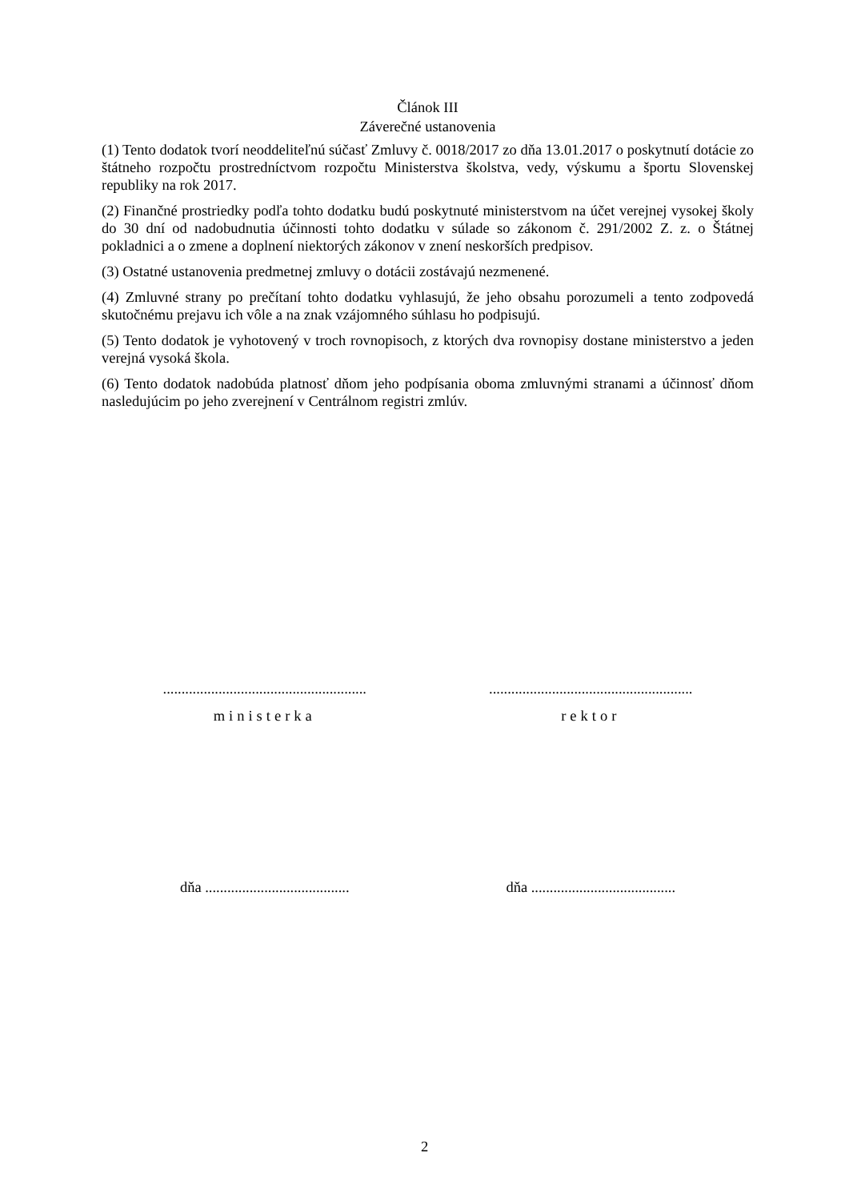Článok III
Záverečné ustanovenia
(1) Tento dodatok tvorí neoddeliteľnú súčasť Zmluvy č. 0018/2017 zo dňa 13.01.2017 o poskytnutí dotácie zo štátneho rozpočtu prostredníctvom rozpočtu Ministerstva školstva, vedy, výskumu a športu Slovenskej republiky na rok 2017.
(2) Finančné prostriedky podľa tohto dodatku budú poskytnuté ministerstvom na účet verejnej vysokej školy do 30 dní od nadobudnutia účinnosti tohto dodatku v súlade so zákonom č. 291/2002 Z. z. o Štátnej pokladnici a o zmene a doplnení niektorých zákonov v znení neskorších predpisov.
(3) Ostatné ustanovenia predmetnej zmluvy o dotácii zostávajú nezmenené.
(4) Zmluvné strany po prečítaní tohto dodatku vyhlasujú, že jeho obsahu porozumeli a tento zodpovedá skutočnému prejavu ich vôle a na znak vzájomného súhlasu ho podpisujú.
(5) Tento dodatok je vyhotovený v troch rovnopisoch, z ktorých dva rovnopisy dostane ministerstvo a jeden verejná vysoká škola.
(6) Tento dodatok nadobúda platnosť dňom jeho podpísania oboma zmluvnými stranami a účinnosť dňom nasledujúcim po jeho zverejnení v Centrálnom registri zmlúv.
.......................................................
.......................................................
ministerka rektor
dňa .......................................
dňa .......................................
2